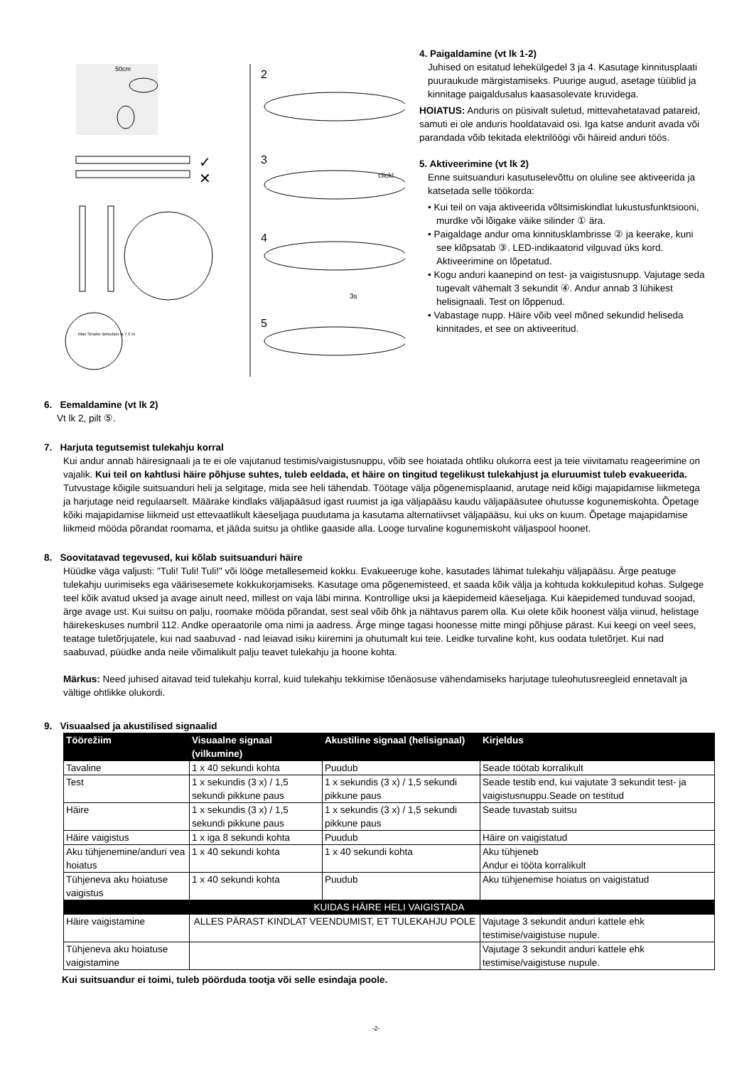50cm
✓
✕
Max Smoke detection is 7.5 m
2
3
4
5
click!
3s
4. Paigaldamine (vt lk 1-2)
Juhised on esitatud lehekülgedel 3 ja 4. Kasutage kinnitusplaati puuraukude märgistamiseks. Puurige augud, asetage tüüblid ja kinnitage paigaldusalus kaasasolevate kruvidega.
HOIATUS: Anduris on püsivalt suletud, mittevahetatavad patareid, samuti ei ole anduris hooldatavaid osi. Iga katse andurit avada või parandada võib tekitada elektrilöögi või häireid anduri töös.
5. Aktiveerimine (vt lk 2)
Enne suitsuanduri kasutuselevõttu on oluline see aktiveerida ja katsetada selle töökorda:
• Kui teil on vaja aktiveerida võltsimiskindlat lukustusfunktsiooni, murdke või lõigake väike silinder ① ära.
• Paigaldage andur oma kinnitusklambrisse ② ja keerake, kuni see klõpsatab ③. LED-indikaatorid vilguvad üks kord. Aktiveerimine on lõpetatud.
• Kogu anduri kaanepind on test- ja vaigistusnupp. Vajutage seda tugevalt vähemalt 3 sekundit ④. Andur annab 3 lühikest helisignaali. Test on lõppenud.
• Vabastage nupp. Häire võib veel mõned sekundid heliseda kinnitades, et see on aktiveeritud.
6. Eemaldamine (vt lk 2)
Vt lk 2, pilt ⑤.
7. Harjuta tegutsemist tulekahju korral
Kui andur annab häiresignaali ja te ei ole vajutanud testimis/vaigistusnuppu, võib see hoiatada ohtliku olukorra eest ja teie viivitamatu reageerimine on vajalik. Kui teil on kahtlusi häire põhjuse suhtes, tuleb eeldada, et häire on tingitud tegelikust tulekahjust ja eluruumist tuleb evakueerida. Tutvustage kõigile suitsuanduri heli ja selgitage, mida see heli tähendab. Töötage välja põgenemisplaanid, arutage neid kõigi majapidamise liikmetega ja harjutage neid regulaarselt. Määrake kindlaks väljapääsud igast ruumist ja iga väljapääsu kaudu väljapääsutee ohutusse kogunemiskohta. Õpetage kõiki majapidamise liikmeid ust ettevaatlikult käeseljaga puudutama ja kasutama alternatiivset väljapääsu, kui uks on kuum. Õpetage majapidamise liikmeid mööda põrandat roomama, et jääda suitsu ja ohtlike gaaside alla. Looge turvaline kogunemiskoht väljaspool hoonet.
8. Soovitatavad tegevused, kui kõlab suitsuanduri häire
Hüüdke väga valjusti: "Tuli! Tuli! Tuli!" või lööge metallesemeid kokku. Evakueeruge kohe, kasutades lähimat tulekahju väljapääsu. Ärge peatuge tulekahju uurimiseks ega väärisesemete kokkukorjamiseks. Kasutage oma põgenemisteed, et saada kõik välja ja kohtuda kokkulepitud kohas. Sulgege teel kõik avatud uksed ja avage ainult need, millest on vaja läbi minna. Kontrollige uksi ja käepidemeid käeseljaga. Kui käepidemed tunduvad soojad, ärge avage ust. Kui suitsu on palju, roomake mööda põrandat, sest seal võib õhk ja nähtavus parem olla. Kui olete kõik hoonest välja viinud, helistage häirekeskuses numbril 112. Andke operaatorile oma nimi ja aadress. Ärge minge tagasi hoonesse mitte mingi põhjuse pärast. Kui keegi on veel sees, teatage tuletõrjujatele, kui nad saabuvad - nad leiavad isiku kiiremini ja ohutumalt kui teie. Leidke turvaline koht, kus oodata tuletõrjet. Kui nad saabuvad, püüdke anda neile võimalikult palju teavet tulekahju ja hoone kohta.
Märkus: Need juhised aitavad teid tulekahju korral, kuid tulekahju tekkimise tõenäosuse vähendamiseks harjutage tuleohutusreegleid ennetavalt ja vältige ohtlikke olukordi.
9. Visuaalsed ja akustilised signaalid
| Töörežiim | Visuaalne signaal (vilkumine) | Akustiline signaal (helisignaal) | Kirjeldus |
| --- | --- | --- | --- |
| Tavaline | 1 x 40 sekundi kohta | Puudub | Seade töötab korralikult |
| Test | 1 x sekundis (3 x) / 1,5 sekundi pikkune paus | 1 x sekundis (3 x) / 1,5 sekundi pikkune paus | Seade testib end, kui vajutate 3 sekundit test- ja vaigistusnuppu.Seade on testitud |
| Häire | 1 x sekundis (3 x) / 1,5 sekundi pikkune paus | 1 x sekundis (3 x) / 1,5 sekundi pikkune paus | Seade tuvastab suitsu |
| Häire vaigistus | 1 x iga 8 sekundi kohta | Puudub | Häire on vaigistatud |
| Aku tühjenemine/anduri vea hoiatus | 1 x 40 sekundi kohta | 1 x 40 sekundi kohta | Aku tühjeneb Andur ei tööta korralikult |
| Tühjeneva aku hoiatuse vaigistus | 1 x 40 sekundi kohta | Puudub | Aku tühjenemise hoiatus on vaigistatud |
| KUIDAS HÄIRE HELI VAIGISTADA | | | |
| Häire vaigistamine | ALLES PÄRAST KINDLAT VEENDUMIST, ET TULEKAHJU POLE | | Vajutage 3 sekundit anduri kattele ehk testimise/vaigistuse nupule. |
| Tühjeneva aku hoiatuse vaigistamine | | | Vajutage 3 sekundit anduri kattele ehk testimise/vaigistuse nupule. |
Kui suitsuandur ei toimi, tuleb pöörduda tootja või selle esindaja poole.
-2-